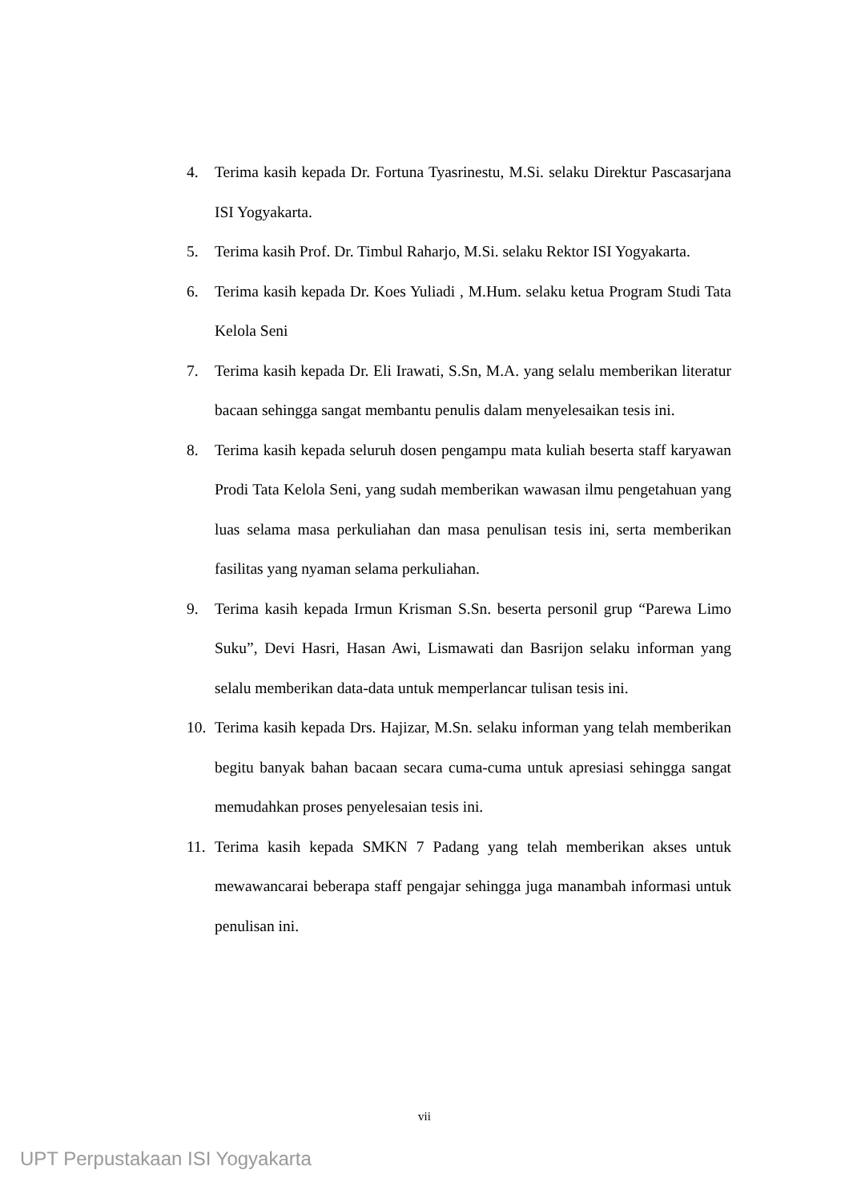4. Terima kasih kepada Dr. Fortuna Tyasrinestu, M.Si. selaku Direktur Pascasarjana ISI Yogyakarta.
5. Terima kasih Prof. Dr. Timbul Raharjo, M.Si. selaku Rektor ISI Yogyakarta.
6. Terima kasih kepada Dr. Koes Yuliadi , M.Hum. selaku ketua Program Studi Tata Kelola Seni
7. Terima kasih kepada Dr. Eli Irawati, S.Sn, M.A. yang selalu memberikan literatur bacaan sehingga sangat membantu penulis dalam menyelesaikan tesis ini.
8. Terima kasih kepada seluruh dosen pengampu mata kuliah beserta staff karyawan Prodi Tata Kelola Seni, yang sudah memberikan wawasan ilmu pengetahuan yang luas selama masa perkuliahan dan masa penulisan tesis ini, serta memberikan fasilitas yang nyaman selama perkuliahan.
9. Terima kasih kepada Irmun Krisman S.Sn. beserta personil grup “Parewa Limo Suku”, Devi Hasri, Hasan Awi, Lismawati dan Basrijon selaku informan yang selalu memberikan data-data untuk memperlancar tulisan tesis ini.
10. Terima kasih kepada Drs. Hajizar, M.Sn. selaku informan yang telah memberikan begitu banyak bahan bacaan secara cuma-cuma untuk apresiasi sehingga sangat memudahkan proses penyelesaian tesis ini.
11. Terima kasih kepada SMKN 7 Padang yang telah memberikan akses untuk mewawancarai beberapa staff pengajar sehingga juga manambah informasi untuk penulisan ini.
vii
UPT Perpustakaan ISI Yogyakarta